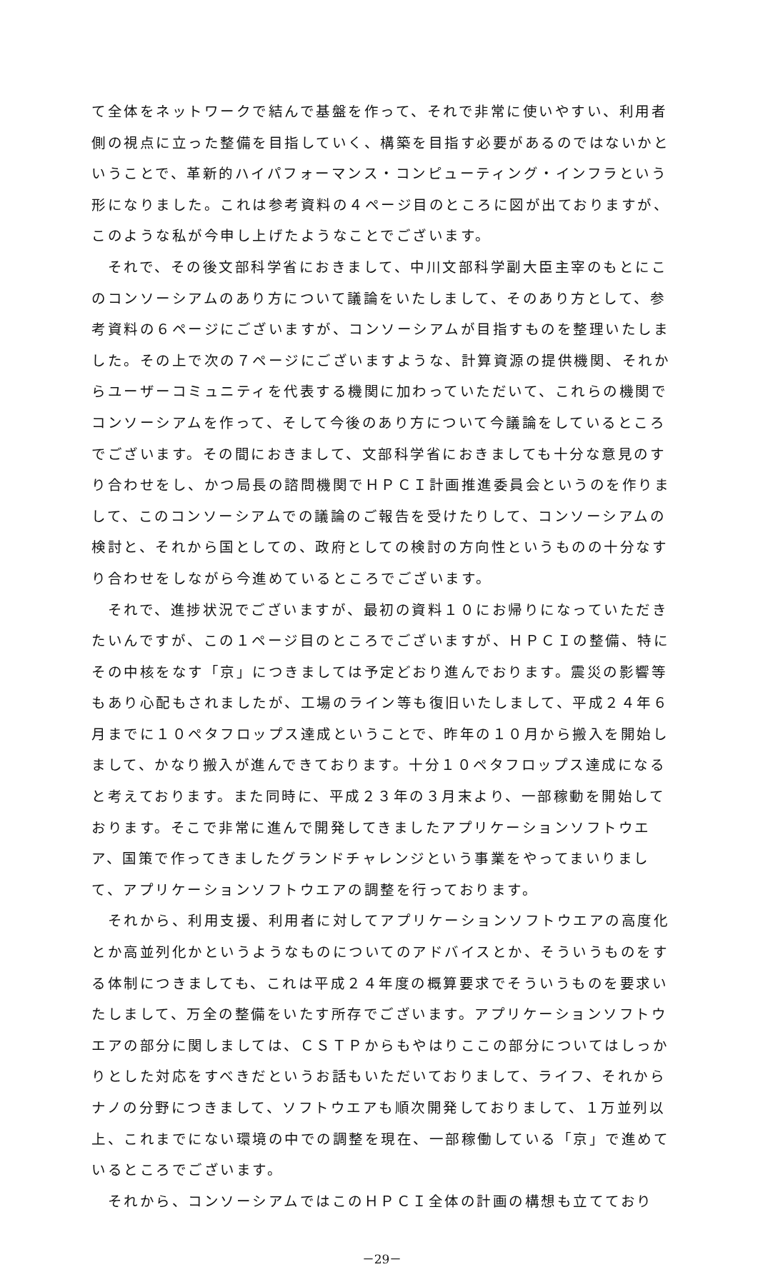て全体をネットワークで結んで基盤を作って、それで非常に使いやすい、利用者側の視点に立った整備を目指していく、構築を目指す必要があるのではないかということで、革新的ハイパフォーマンス・コンピューティング・インフラという形になりました。これは参考資料の４ページ目のところに図が出ておりますが、このような私が今申し上げたようなことでございます。
　それで、その後文部科学省におきまして、中川文部科学副大臣主宰のもとにこのコンソーシアムのあり方について議論をいたしまして、そのあり方として、参考資料の６ページにございますが、コンソーシアムが目指すものを整理いたしました。その上で次の７ページにございますような、計算資源の提供機関、それからユーザーコミュニティを代表する機関に加わっていただいて、これらの機関でコンソーシアムを作って、そして今後のあり方について今議論をしているところでございます。その間におきまして、文部科学省におきましても十分な意見のすり合わせをし、かつ局長の諮問機関でＨＰＣＩ計画推進委員会というのを作りまして、このコンソーシアムでの議論のご報告を受けたりして、コンソーシアムの検討と、それから国としての、政府としての検討の方向性というものの十分なすり合わせをしながら今進めているところでございます。
　それで、進捗状況でございますが、最初の資料１０にお帰りになっていただきたいんですが、この１ページ目のところでございますが、ＨＰＣＩの整備、特にその中核をなす「京」につきましては予定どおり進んでおります。震災の影響等もあり心配もされましたが、工場のライン等も復旧いたしまして、平成２４年６月までに１０ペタフロップス達成ということで、昨年の１０月から搬入を開始しまして、かなり搬入が進んできております。十分１０ペタフロップス達成になると考えております。また同時に、平成２３年の３月末より、一部稼動を開始しております。そこで非常に進んで開発してきましたアプリケーションソフトウエア、国策で作ってきましたグランドチャレンジという事業をやってまいりまして、アプリケーションソフトウエアの調整を行っております。
　それから、利用支援、利用者に対してアプリケーションソフトウエアの高度化とか高並列化かというようなものについてのアドバイスとか、そういうものをする体制につきましても、これは平成２４年度の概算要求でそういうものを要求いたしまして、万全の整備をいたす所存でございます。アプリケーションソフトウエアの部分に関しましては、ＣＳＴＰからもやはりここの部分についてはしっかりとした対応をすべきだというお話もいただいておりまして、ライフ、それからナノの分野につきまして、ソフトウエアも順次開発しておりまして、１万並列以上、これまでにない環境の中での調整を現在、一部稼働している「京」で進めているところでございます。
　それから、コンソーシアムではこのＨＰＣＩ全体の計画の構想も立てており
－29－